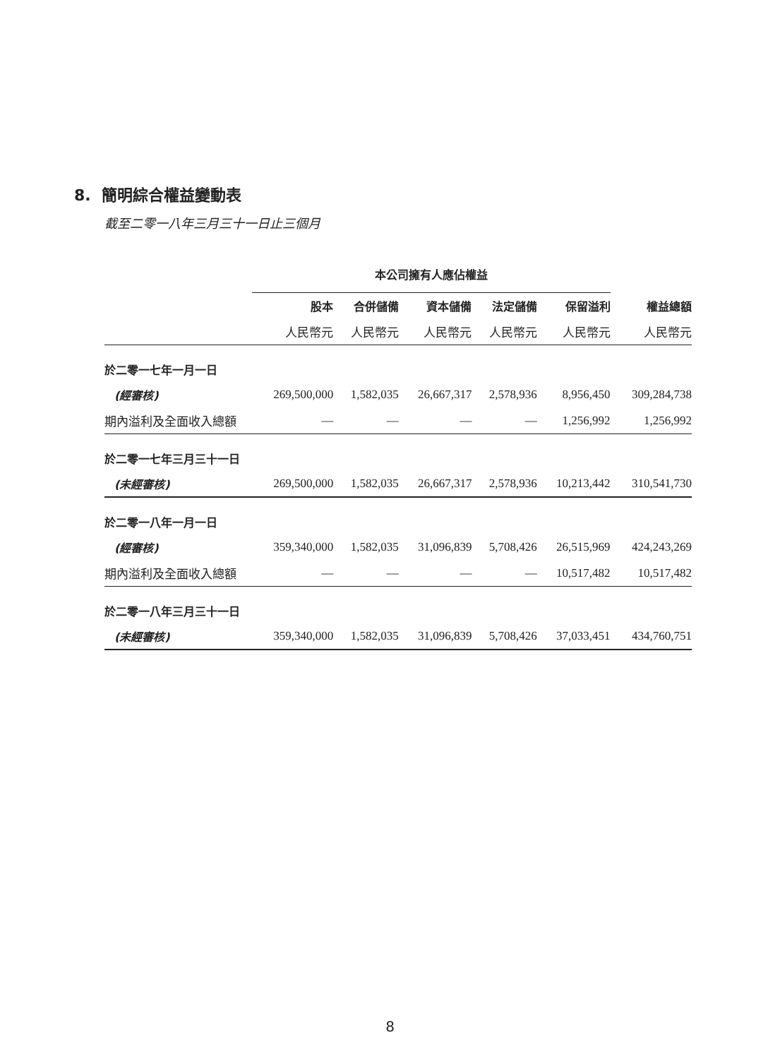8. 簡明綜合權益變動表
截至二零一八年三月三十一日止三個月
| | 本公司擁有人應佔權益 | | | | | |
| --- | --- | --- | --- | --- | --- | --- |
| | 股本 | 合併儲備 | 資本儲備 | 法定儲備 | 保留溢利 | 權益總額 |
| | 人民幣元 | 人民幣元 | 人民幣元 | 人民幣元 | 人民幣元 | 人民幣元 |
| 於二零一七年一月一日 | | | | | | |
| (經審核) | 269,500,000 | 1,582,035 | 26,667,317 | 2,578,936 | 8,956,450 | 309,284,738 |
| 期內溢利及全面收入總額 | — | — | — | — | 1,256,992 | 1,256,992 |
| 於二零一七年三月三十一日 | | | | | | |
| (未經審核) | 269,500,000 | 1,582,035 | 26,667,317 | 2,578,936 | 10,213,442 | 310,541,730 |
| 於二零一八年一月一日 | | | | | | |
| (經審核) | 359,340,000 | 1,582,035 | 31,096,839 | 5,708,426 | 26,515,969 | 424,243,269 |
| 期內溢利及全面收入總額 | — | — | — | — | 10,517,482 | 10,517,482 |
| 於二零一八年三月三十一日 | | | | | | |
| (未經審核) | 359,340,000 | 1,582,035 | 31,096,839 | 5,708,426 | 37,033,451 | 434,760,751 |
8